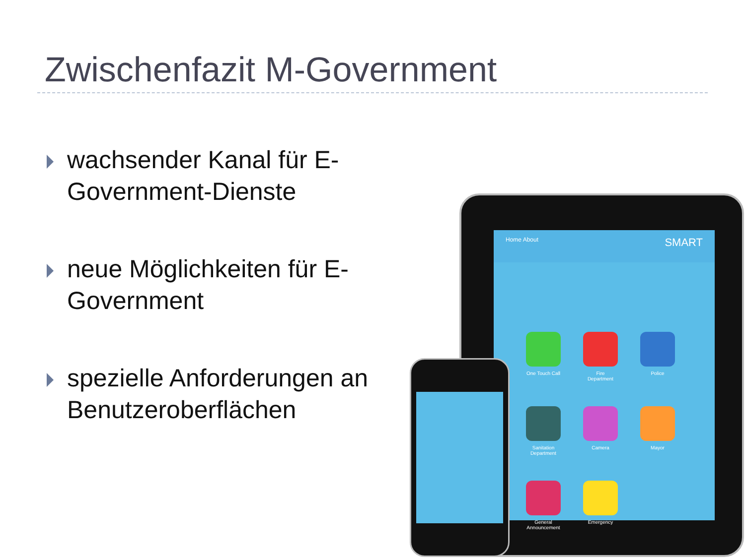Zwischenfazit M-Government
wachsender Kanal für E-Government-Dienste
neue Möglichkeiten für E-Government
spezielle Anforderungen an Benutzeroberflächen
Home About SMART
One Touch Call
Fire Department
Police
Sanitation Department
Camera
Mayor
General Announcement
Emergency